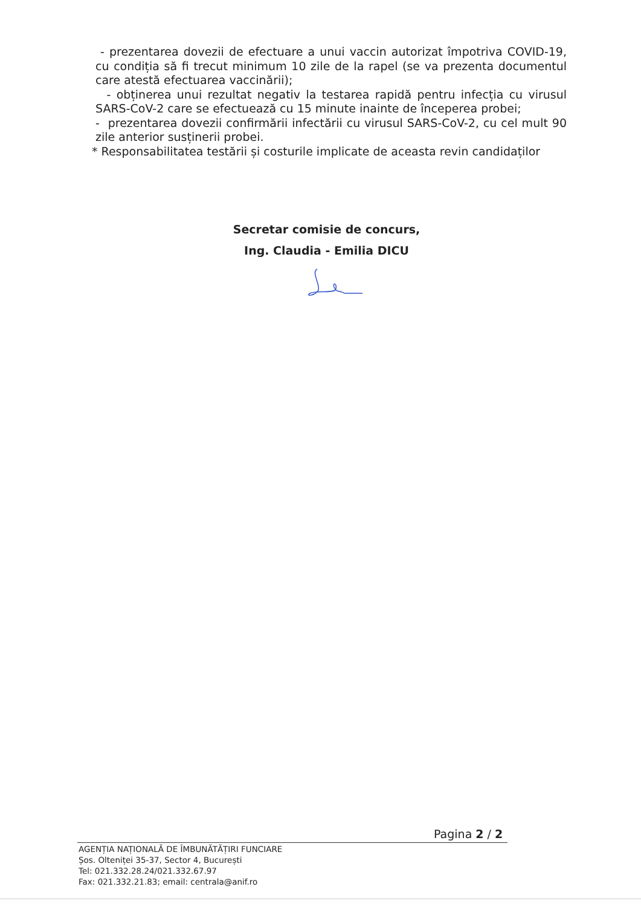- prezentarea dovezii de efectuare a unui vaccin autorizat împotriva COVID-19, cu condiția să fi trecut minimum 10 zile de la rapel (se va prezenta documentul care atestă efectuarea vaccinării);
- obținerea unui rezultat negativ la testarea rapidă pentru infecția cu virusul SARS-CoV-2 care se efectuează cu 15 minute inainte de începerea probei;
- prezentarea dovezii confirmării infectării cu virusul SARS-CoV-2, cu cel mult 90 zile anterior susținerii probei.
* Responsabilitatea testării și costurile implicate de aceasta revin candidaților
Secretar comisie de concurs,
Ing. Claudia - Emilia DICU
Pagina 2 / 2
AGENȚIA NAȚIONALĂ DE ÎMBUNĂTĂȚIRI FUNCIARE
Șos. Olteniței 35-37, Sector 4, București
Tel: 021.332.28.24/021.332.67.97
Fax: 021.332.21.83; email: centrala@anif.ro